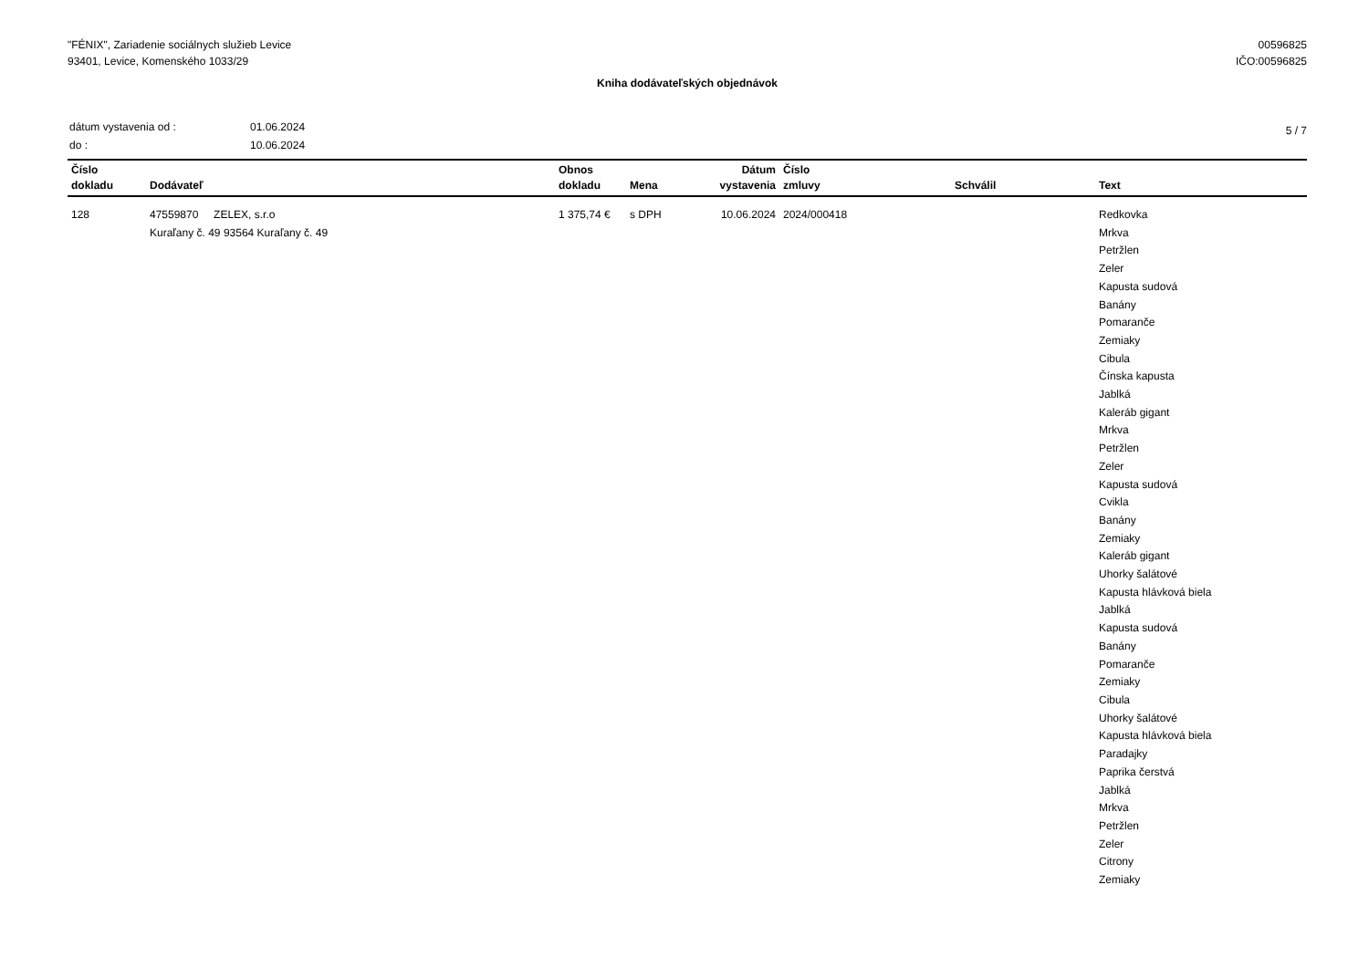"FÉNIX", Zariadenie sociálnych služieb Levice
93401, Levice, Komenského 1033/29
00596825
IČO:00596825
Kniha dodávateľských objednávok
| dátum vystavenia od : | 01.06.2024 |
| do : | 10.06.2024 |
5 / 7
| Číslo dokladu | Dodávateľ | Obnos dokladu | Mena | Dátum vystavenia | Číslo zmluvy | Schválil | Text |
| --- | --- | --- | --- | --- | --- | --- | --- |
| 128 | 47559870 ZELEX, s.r.o Kuraľany č. 49 93564 Kuraľany č. 49 | 1 375,74 € | s DPH | 10.06.2024 | 2024/000418 | | Redkovka Mrkva Petržlen Zeler Kapusta sudová Banány Pomaranče Zemiaky Cibula Čínska kapusta Jablká Kaleráb gigant Mrkva Petržlen Zeler Kapusta sudová Cvikla Banány Zemiaky Kaleráb gigant Uhorky šalátové Kapusta hlávková biela Jablká Kapusta sudová Banány Pomaranče Zemiaky Cibula Uhorky šalátové Kapusta hlávková biela Paradajky Paprika čerstvá Jablká Mrkva Petržlen Zeler Citrony Zemiaky |